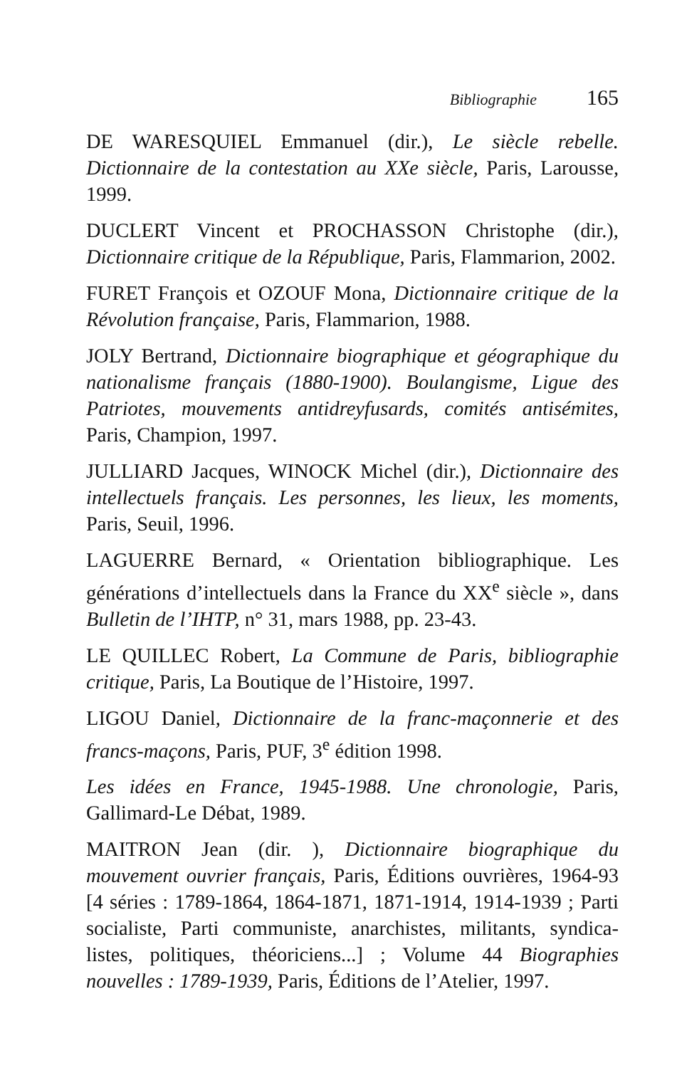Bibliographie 165
DE WARESQUIEL Emmanuel (dir.), Le siècle rebelle. Dictionnaire de la contestation au XXe siècle, Paris, Larousse, 1999.
DUCLERT Vincent et PROCHASSON Christophe (dir.), Dictionnaire critique de la République, Paris, Flammarion, 2002.
FURET François et OZOUF Mona, Dictionnaire critique de la Révolution française, Paris, Flammarion, 1988.
JOLY Bertrand, Dictionnaire biographique et géographique du nationalisme français (1880-1900). Boulangisme, Ligue des Patriotes, mouvements antidreyfusards, comités antisémites, Paris, Champion, 1997.
JULLIARD Jacques, WINOCK Michel (dir.), Dictionnaire des intellectuels français. Les personnes, les lieux, les moments, Paris, Seuil, 1996.
LAGUERRE Bernard, « Orientation bibliographique. Les générations d’intellectuels dans la France du XX<sup>e</sup> siècle », dans Bulletin de l’IHTP, n° 31, mars 1988, pp. 23-43.
LE QUILLEC Robert, La Commune de Paris, bibliographie critique, Paris, La Boutique de l’Histoire, 1997.
LIGOU Daniel, Dictionnaire de la franc-maçonnerie et des francs-maçons, Paris, PUF, 3<sup>e</sup> édition 1998.
Les idées en France, 1945-1988. Une chronologie, Paris, Gallimard-Le Débat, 1989.
MAITRON Jean (dir. ), Dictionnaire biographique du mouvement ouvrier français, Paris, Éditions ouvrières, 1964-93 [4 séries : 1789-1864, 1864-1871, 1871-1914, 1914-1939 ; Parti socialiste, Parti communiste, anarchistes, militants, syndica-listes, politiques, théoriciens...] ; Volume 44 Biographies nouvelles : 1789-1939, Paris, Éditions de l’Atelier, 1997.